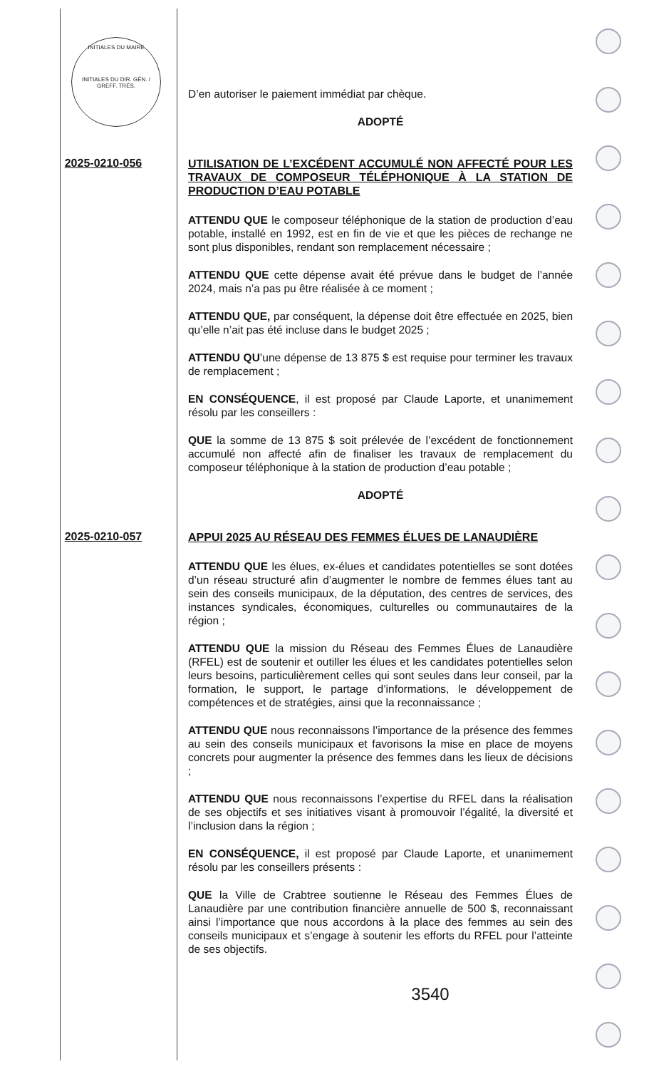INITIALES DU MAIRE
INITIALES DU DIR. GÉN. / GREFF. TRÉS.
D’en autoriser le paiement immédiat par chèque.
ADOPTÉ
2025-0210-056
UTILISATION DE L’EXCÉDENT ACCUMULÉ NON AFFECTÉ POUR LES TRAVAUX DE COMPOSEUR TÉLÉPHONIQUE À LA STATION DE PRODUCTION D’EAU POTABLE
ATTENDU QUE le composeur téléphonique de la station de production d’eau potable, installé en 1992, est en fin de vie et que les pièces de rechange ne sont plus disponibles, rendant son remplacement nécessaire ;
ATTENDU QUE cette dépense avait été prévue dans le budget de l’année 2024, mais n’a pas pu être réalisée à ce moment ;
ATTENDU QUE, par conséquent, la dépense doit être effectuée en 2025, bien qu’elle n’ait pas été incluse dans le budget 2025 ;
ATTENDU QU’une dépense de 13 875 $ est requise pour terminer les travaux de remplacement ;
EN CONSÉQUENCE, il est proposé par Claude Laporte, et unanimement résolu par les conseillers :
QUE la somme de 13 875 $ soit prélevée de l’excédent de fonctionnement accumulé non affecté afin de finaliser les travaux de remplacement du composeur téléphonique à la station de production d’eau potable ;
ADOPTÉ
2025-0210-057
APPUI 2025 AU RÉSEAU DES FEMMES ÉLUES DE LANAUDIÈRE
ATTENDU QUE les élues, ex-élues et candidates potentielles se sont dotées d’un réseau structuré afin d’augmenter le nombre de femmes élues tant au sein des conseils municipaux, de la députation, des centres de services, des instances syndicales, économiques, culturelles ou communautaires de la région ;
ATTENDU QUE la mission du Réseau des Femmes Élues de Lanaudière (RFEL) est de soutenir et outiller les élues et les candidates potentielles selon leurs besoins, particulièrement celles qui sont seules dans leur conseil, par la formation, le support, le partage d’informations, le développement de compétences et de stratégies, ainsi que la reconnaissance ;
ATTENDU QUE nous reconnaissons l’importance de la présence des femmes au sein des conseils municipaux et favorisons la mise en place de moyens concrets pour augmenter la présence des femmes dans les lieux de décisions ;
ATTENDU QUE nous reconnaissons l’expertise du RFEL dans la réalisation de ses objectifs et ses initiatives visant à promouvoir l’égalité, la diversité et l’inclusion dans la région ;
EN CONSÉQUENCE, il est proposé par Claude Laporte, et unanimement résolu par les conseillers présents :
QUE la Ville de Crabtree soutienne le Réseau des Femmes Élues de Lanaudière par une contribution financière annuelle de 500 $, reconnaissant ainsi l’importance que nous accordons à la place des femmes au sein des conseils municipaux et s’engage à soutenir les efforts du RFEL pour l’atteinte de ses objectifs.
3540